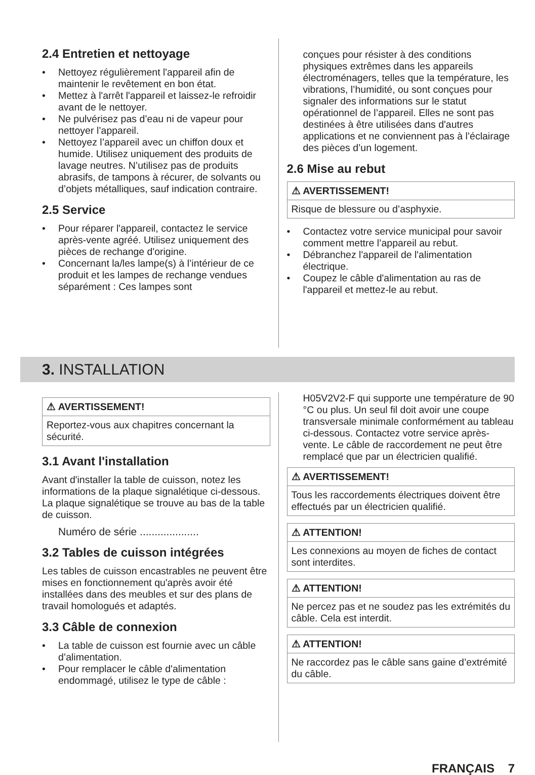2.4 Entretien et nettoyage
• Nettoyez régulièrement l'appareil afin de maintenir le revêtement en bon état.
• Mettez à l'arrêt l'appareil et laissez-le refroidir avant de le nettoyer.
• Ne pulvérisez pas d’eau ni de vapeur pour nettoyer l’appareil.
• Nettoyez l’appareil avec un chiffon doux et humide. Utilisez uniquement des produits de lavage neutres. N’utilisez pas de produits abrasifs, de tampons à récurer, de solvants ou d’objets métalliques, sauf indication contraire.
2.5 Service
• Pour réparer l'appareil, contactez le service après-vente agréé. Utilisez uniquement des pièces de rechange d'origine.
• Concernant la/les lampe(s) à l’intérieur de ce produit et les lampes de rechange vendues séparément : Ces lampes sont
conçues pour résister à des conditions physiques extrêmes dans les appareils électroménagers, telles que la température, les vibrations, l’humidité, ou sont conçues pour signaler des informations sur le statut opérationnel de l’appareil. Elles ne sont pas destinées à être utilisées dans d'autres applications et ne conviennent pas à l’éclairage des pièces d’un logement.
2.6 Mise au rebut
⚠ AVERTISSEMENT!
Risque de blessure ou d’asphyxie.
• Contactez votre service municipal pour savoir comment mettre l’appareil au rebut.
• Débranchez l'appareil de l'alimentation électrique.
• Coupez le câble d'alimentation au ras de l'appareil et mettez-le au rebut.
3. INSTALLATION
⚠ AVERTISSEMENT!
Reportez-vous aux chapitres concernant la sécurité.
3.1 Avant l'installation
Avant d'installer la table de cuisson, notez les informations de la plaque signalétique ci-dessous. La plaque signalétique se trouve au bas de la table de cuisson.
Numéro de série ....................
3.2 Tables de cuisson intégrées
Les tables de cuisson encastrables ne peuvent être mises en fonctionnement qu'après avoir été installées dans des meubles et sur des plans de travail homologués et adaptés.
3.3 Câble de connexion
• La table de cuisson est fournie avec un câble d’alimentation.
• Pour remplacer le câble d'alimentation endommagé, utilisez le type de câble :
H05V2V2-F qui supporte une température de 90 °C ou plus. Un seul fil doit avoir une coupe transversale minimale conformément au tableau ci-dessous. Contactez votre service après-vente. Le câble de raccordement ne peut être remplacé que par un électricien qualifié.
⚠ AVERTISSEMENT!
Tous les raccordements électriques doivent être effectués par un électricien qualifié.
⚠ ATTENTION!
Les connexions au moyen de fiches de contact sont interdites.
⚠ ATTENTION!
Ne percez pas et ne soudez pas les extrémités du câble. Cela est interdit.
⚠ ATTENTION!
Ne raccordez pas le câble sans gaine d’extrémité du câble.
FRANÇAIS 7